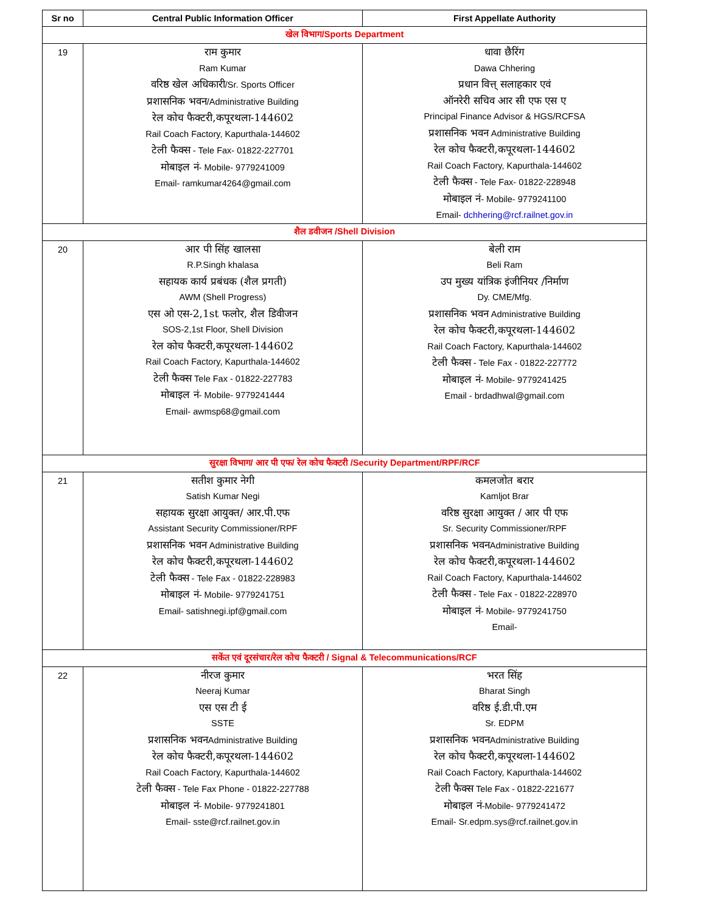| Sr no | Central Public Information Officer | First Appellate Authority |
| --- | --- | --- |
| खेल विभाग/Sports Department | | |
| 19 | राम कुमार Ram Kumar वरिष्ठ खेल अधिकारी /Sr. Sports Officer प्रशासनिक भवन /Administrative Building रेल कोच फैक्टरी,कपूरथला-144602 Rail Coach Factory, Kapurthala-144602 टेली फैक्स - Tele Fax- 01822-227701 मोबाइल नं - Mobile- 9779241009 Email- ramkumar4264@gmail.com | धावा छैरिंग Dawa Chhering प्रधान वित्त् सलाहकार एवं ऑनरेरी सचिव आर सी एफ एस ए Principal Finance Advisor & HGS/RCFSA प्रशासनिक भवन Administrative Building रेल कोच फैक्टरी,कपूरथला-144602 Rail Coach Factory, Kapurthala-144602 टेली फैक्स - Tele Fax- 01822-228948 मोबाइल नं - Mobile- 9779241100 Email- dchhering@rcf.railnet.gov.in |
| शैल डवीजन /Shell Division | | |
| 20 | आर पी सिंह खालसा R.P.Singh khalasa सहायक कार्य प्रबंधक (शैल प्रगती) AWM (Shell Progress) एस ओ एस-2,1st फलोर, शैल डिवीजन SOS-2,1st Floor, Shell Division रेल कोच फैक्टरी,कपूरथला-144602 Rail Coach Factory, Kapurthala-144602 टेली फैक्स Tele Fax - 01822-227783 मोबाइल नं - Mobile- 9779241444 Email- awmsp68@gmail.com | बेली राम Beli Ram उप मुख्य यांत्रिक इंजीनियर /निर्माण Dy. CME/Mfg. प्रशासनिक भवन Administrative Building रेल कोच फैक्टरी,कपूरथला-144602 Rail Coach Factory, Kapurthala-144602 टेली फैक्स - Tele Fax - 01822-227772 मोबाइल नं - Mobile- 9779241425 Email - brdadhwal@gmail.com |
| सुरक्षा विभाग/ आर पी एफ/ रेल कोच फैक्टरी /Security Department/RPF/RCF | | |
| 21 | सतीश कुमार नेगी Satish Kumar Negi सहायक सुरक्षा आयुक्त/ आर.पी.एफ Assistant Security Commissioner/RPF प्रशासनिक भवन Administrative Building रेल कोच फैक्टरी,कपूरथला-144602 टेली फैक्स - Tele Fax - 01822-228983 मोबाइल नं - Mobile- 9779241751 Email- satishnegi.ipf@gmail.com | कमलजोत बरार Kamljot Brar वरिष्ठ सुरक्षा आयुक्त / आर पी एफ Sr. Security Commissioner/RPF प्रशासनिक भवन Administrative Building रेल कोच फैक्टरी,कपूरथला-144602 Rail Coach Factory, Kapurthala-144602 टेली फैक्स - Tele Fax - 01822-228970 मोबाइल नं - Mobile- 9779241750 Email- |
| सकेंत एवं दूरसंचार/रेल कोच फैक्टरी / Signal & Telecommunications/RCF | | |
| 22 | नीरज कुमार Neeraj Kumar एस एस टी ई SSTE प्रशासनिक भवन Administrative Building रेल कोच फैक्टरी,कपूरथला-144602 Rail Coach Factory, Kapurthala-144602 टेली फैक्स - Tele Fax Phone - 01822-227788 मोबाइल नं - Mobile- 9779241801 Email- sste@rcf.railnet.gov.in | भरत सिंह Bharat Singh वरिष्ठ ई.डी.पी.एम Sr. EDPM प्रशासनिक भवन Administrative Building रेल कोच फैक्टरी,कपूरथला-144602 Rail Coach Factory, Kapurthala-144602 टेली फैक्स Tele Fax - 01822-221677 मोबाइल नं -Mobile- 9779241472 Email- Sr.edpm.sys@rcf.railnet.gov.in |